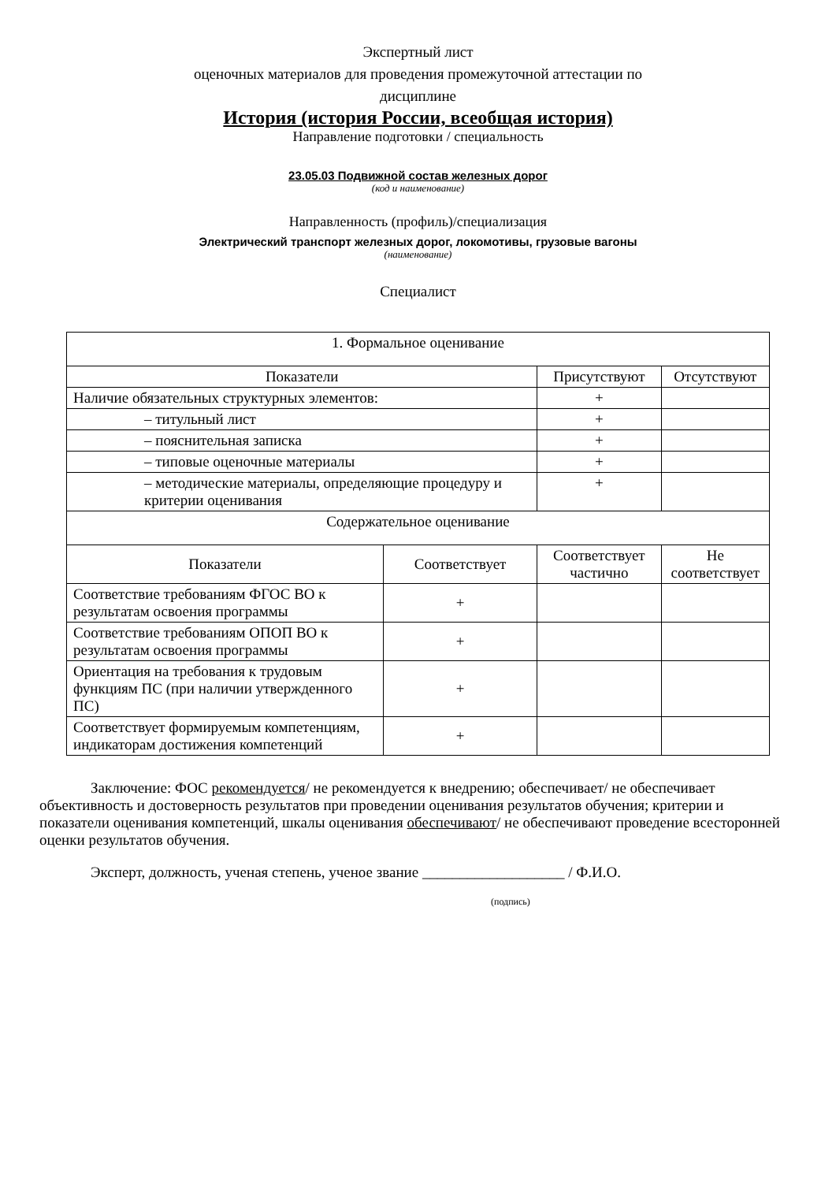Экспертный лист
оценочных материалов для проведения промежуточной аттестации по
дисциплине
История (история России, всеобщая история)
Направление подготовки / специальность
23.05.03 Подвижной состав железных дорог
(код и наименование)
Направленность (профиль)/специализация
Электрический транспорт железных дорог, локомотивы, грузовые вагоны
(наименование)
Специалист
| 1. Формальное оценивание | | | |
| Показатели | | Присутствуют | Отсутствуют |
| Наличие обязательных структурных элементов: | | + | |
| – титульный лист | | + | |
| – пояснительная записка | | + | |
| – типовые оценочные материалы | | + | |
| – методические материалы, определяющие процедуру и критерии оценивания | | + | |
| Содержательное оценивание | | | |
| Показатели | Соответствует | Соответствует частично | Не соответствует |
| Соответствие требованиям ФГОС ВО к результатам освоения программы | + | | |
| Соответствие требованиям ОПОП ВО к результатам освоения программы | + | | |
| Ориентация на требования к трудовым функциям ПС (при наличии утвержденного ПС) | + | | |
| Соответствует формируемым компетенциям, индикаторам достижения компетенций | + | | |
Заключение: ФОС рекомендуется/ не рекомендуется к внедрению; обеспечивает/ не обеспечивает объективность и достоверность результатов при проведении оценивания результатов обучения; критерии и показатели оценивания компетенций, шкалы оценивания обеспечивают/ не обеспечивают проведение всесторонней оценки результатов обучения.
Эксперт, должность, ученая степень, ученое звание ___________________ / Ф.И.О.
(подпись)